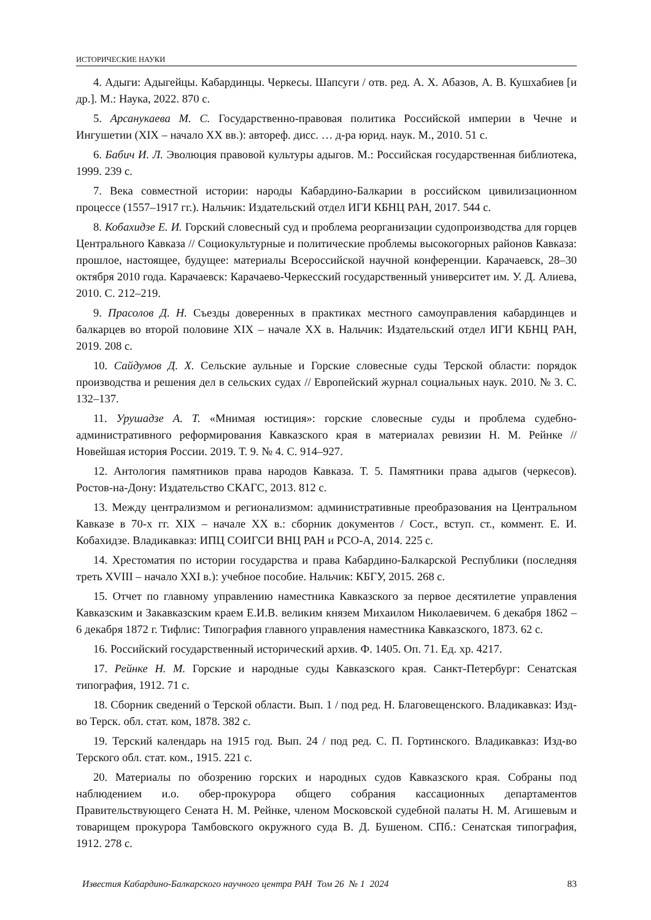ИСТОРИЧЕСКИЕ НАУКИ
4. Адыги: Адыгейцы. Кабардинцы. Черкесы. Шапсуги / отв. ред. А. Х. Абазов, А. В. Кушхабиев [и др.]. М.: Наука, 2022. 870 с.
5. Арсанукаева М. С. Государственно-правовая политика Российской империи в Чечне и Ингушетии (XIX – начало XX вв.): автореф. дисс. … д-ра юрид. наук. М., 2010. 51 с.
6. Бабич И. Л. Эволюция правовой культуры адыгов. М.: Российская государственная библиотека, 1999. 239 с.
7. Века совместной истории: народы Кабардино-Балкарии в российском цивилизационном процессе (1557–1917 гг.). Нальчик: Издательский отдел ИГИ КБНЦ РАН, 2017. 544 с.
8. Кобахидзе Е. И. Горский словесный суд и проблема реорганизации судопроизводства для горцев Центрального Кавказа // Социокультурные и политические проблемы высокогорных районов Кавказа: прошлое, настоящее, будущее: материалы Всероссийской научной конференции. Карачаевск, 28–30 октября 2010 года. Карачаевск: Карачаево-Черкесский государственный университет им. У. Д. Алиева, 2010. С. 212–219.
9. Прасолов Д. Н. Съезды доверенных в практиках местного самоуправления кабардинцев и балкарцев во второй половине XIX – начале XX в. Нальчик: Издательский отдел ИГИ КБНЦ РАН, 2019. 208 с.
10. Сайдумов Д. Х. Сельские аульные и Горские словесные суды Терской области: порядок производства и решения дел в сельских судах // Европейский журнал социальных наук. 2010. № 3. С. 132–137.
11. Урушадзе А. Т. «Мнимая юстиция»: горские словесные суды и проблема судебно-административного реформирования Кавказского края в материалах ревизии Н. М. Рейнке // Новейшая история России. 2019. Т. 9. № 4. С. 914–927.
12. Антология памятников права народов Кавказа. Т. 5. Памятники права адыгов (черкесов). Ростов-на-Дону: Издательство СКАГС, 2013. 812 с.
13. Между централизмом и регионализмом: административные преобразования на Центральном Кавказе в 70-х гг. XIX – начале XX в.: сборник документов / Сост., вступ. ст., коммент. Е. И. Кобахидзе. Владикавказ: ИПЦ СОИГСИ ВНЦ РАН и РСО-А, 2014. 225 с.
14. Хрестоматия по истории государства и права Кабардино-Балкарской Республики (последняя треть XVIII – начало XXI в.): учебное пособие. Нальчик: КБГУ, 2015. 268 с.
15. Отчет по главному управлению наместника Кавказского за первое десятилетие управления Кавказским и Закавказским краем Е.И.В. великим князем Михаилом Николаевичем. 6 декабря 1862 – 6 декабря 1872 г. Тифлис: Типография главного управления наместника Кавказского, 1873. 62 с.
16. Российский государственный исторический архив. Ф. 1405. Оп. 71. Ед. хр. 4217.
17. Рейнке Н. М. Горские и народные суды Кавказского края. Санкт-Петербург: Сенатская типография, 1912. 71 с.
18. Сборник сведений о Терской области. Вып. 1 / под ред. Н. Благовещенского. Владикавказ: Изд-во Терск. обл. стат. ком, 1878. 382 с.
19. Терский календарь на 1915 год. Вып. 24 / под ред. С. П. Гортинского. Владикавказ: Изд-во Терского обл. стат. ком., 1915. 221 с.
20. Материалы по обозрению горских и народных судов Кавказского края. Собраны под наблюдением и.о. обер-прокурора общего собрания кассационных департаментов Правительствующего Сената Н. М. Рейнке, членом Московской судебной палаты Н. М. Агишевым и товарищем прокурора Тамбовского окружного суда В. Д. Бушеном. СПб.: Сенатская типография, 1912. 278 с.
Известия Кабардино-Балкарского научного центра РАН Том 26 № 1 2024 83